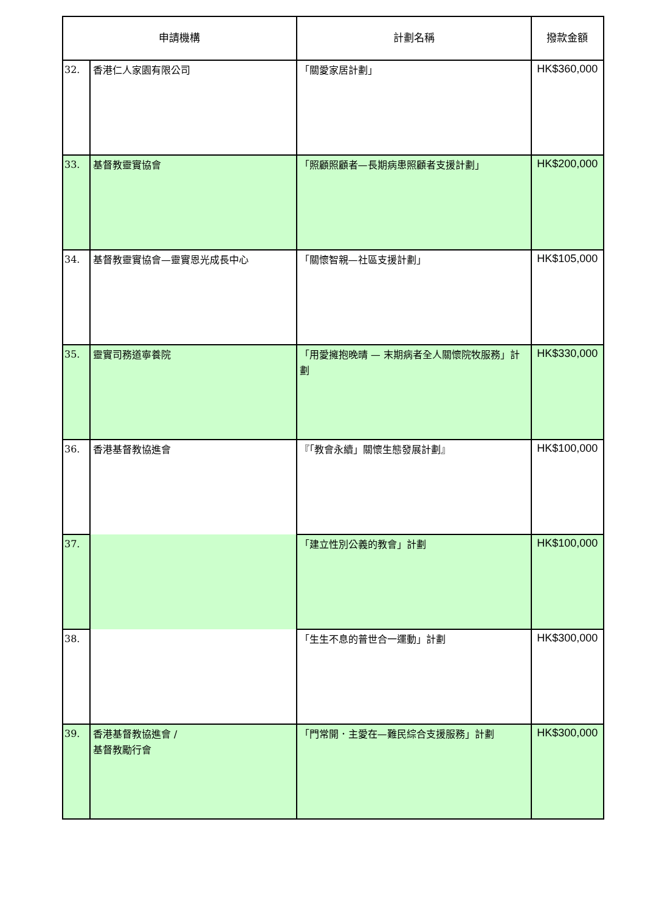| 申請機構 | | 計劃名稱 | 撥款金額 |
| --- | --- | --- | --- |
| 32. | 香港仁人家園有限公司 | 「關愛家居計劃」 | HK$360,000 |
| 33. | 基督教靈實協會 | 「照顧照顧者—長期病患照顧者支援計劃」 | HK$200,000 |
| 34. | 基督教靈實協會—靈實恩光成長中心 | 「關懷智親—社區支援計劃」 | HK$105,000 |
| 35. | 靈實司務道寧養院 | 「用愛擁抱晚晴 — 末期病者全人關懷院牧服務」計劃 | HK$330,000 |
| 36. | 香港基督教協進會 | 『「教會永續」關懷生態發展計劃』 | HK$100,000 |
| 37. | | 「建立性別公義的教會」計劃 | HK$100,000 |
| 38. | | 「生生不息的普世合一運動」計劃 | HK$300,000 |
| 39. | 香港基督教協進會 / 基督教勵行會 | 「門常開．主愛在—難民綜合支援服務」計劃 | HK$300,000 |